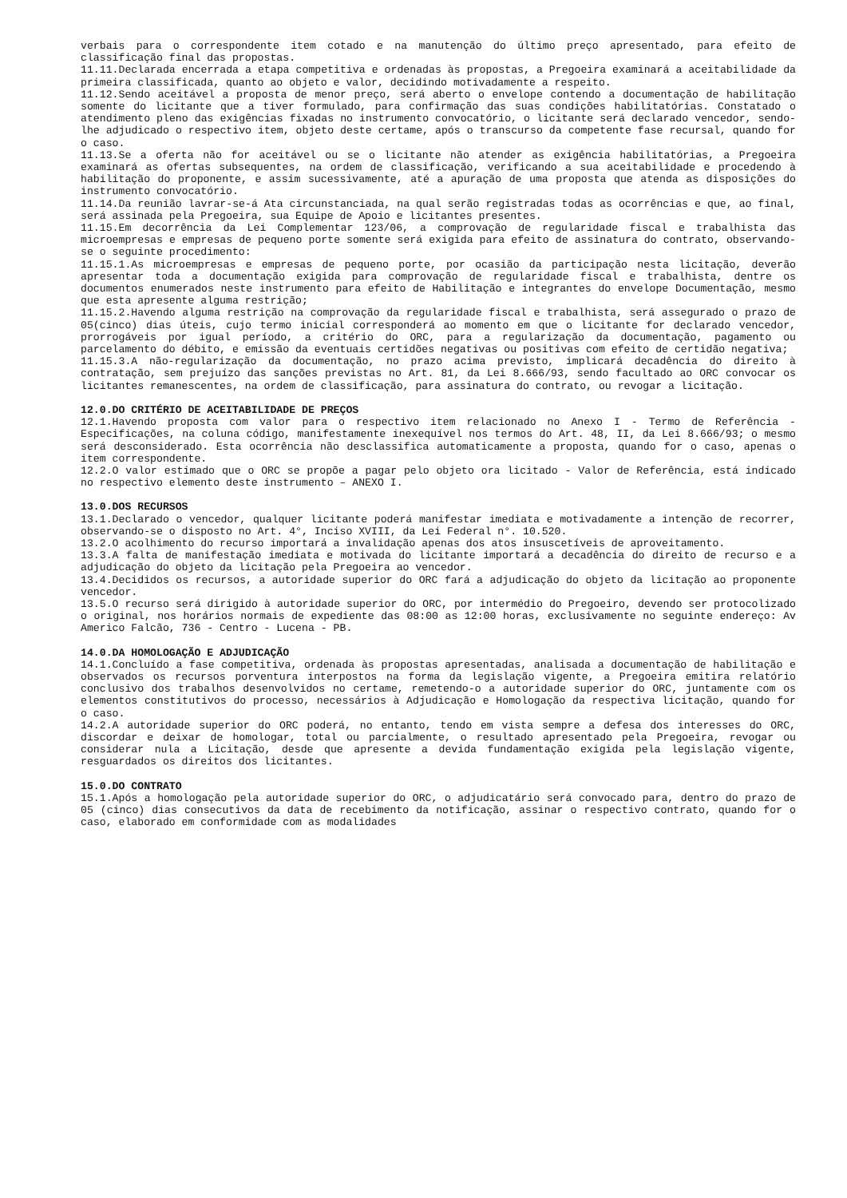verbais para o correspondente item cotado e na manutenção do último preço apresentado, para efeito de classificação final das propostas.
11.11.Declarada encerrada a etapa competitiva e ordenadas às propostas, a Pregoeira examinará a aceitabilidade da primeira classificada, quanto ao objeto e valor, decidindo motivadamente a respeito.
11.12.Sendo aceitável a proposta de menor preço, será aberto o envelope contendo a documentação de habilitação somente do licitante que a tiver formulado, para confirmação das suas condições habilitatórias. Constatado o atendimento pleno das exigências fixadas no instrumento convocatório, o licitante será declarado vencedor, sendo-lhe adjudicado o respectivo item, objeto deste certame, após o transcurso da competente fase recursal, quando for o caso.
11.13.Se a oferta não for aceitável ou se o licitante não atender as exigência habilitatórias, a Pregoeira examinará as ofertas subsequentes, na ordem de classificação, verificando a sua aceitabilidade e procedendo à habilitação do proponente, e assim sucessivamente, até a apuração de uma proposta que atenda as disposições do instrumento convocatório.
11.14.Da reunião lavrar-se-á Ata circunstanciada, na qual serão registradas todas as ocorrências e que, ao final, será assinada pela Pregoeira, sua Equipe de Apoio e licitantes presentes.
11.15.Em decorrência da Lei Complementar 123/06, a comprovação de regularidade fiscal e trabalhista das microempresas e empresas de pequeno porte somente será exigida para efeito de assinatura do contrato, observando-se o seguinte procedimento:
11.15.1.As microempresas e empresas de pequeno porte, por ocasião da participação nesta licitação, deverão apresentar toda a documentação exigida para comprovação de regularidade fiscal e trabalhista, dentre os documentos enumerados neste instrumento para efeito de Habilitação e integrantes do envelope Documentação, mesmo que esta apresente alguma restrição;
11.15.2.Havendo alguma restrição na comprovação da regularidade fiscal e trabalhista, será assegurado o prazo de 05(cinco) dias úteis, cujo termo inicial corresponderá ao momento em que o licitante for declarado vencedor, prorrogáveis por igual período, a critério do ORC, para a regularização da documentação, pagamento ou parcelamento do débito, e emissão da eventuais certidões negativas ou positivas com efeito de certidão negativa;
11.15.3.A não-regularização da documentação, no prazo acima previsto, implicará decadência do direito à contratação, sem prejuízo das sanções previstas no Art. 81, da Lei 8.666/93, sendo facultado ao ORC convocar os licitantes remanescentes, na ordem de classificação, para assinatura do contrato, ou revogar a licitação.
12.0.DO CRITÉRIO DE ACEITABILIDADE DE PREÇOS
12.1.Havendo proposta com valor para o respectivo item relacionado no Anexo I - Termo de Referência - Especificações, na coluna código, manifestamente inexequível nos termos do Art. 48, II, da Lei 8.666/93; o mesmo será desconsiderado. Esta ocorrência não desclassifica automaticamente a proposta, quando for o caso, apenas o item correspondente.
12.2.O valor estimado que o ORC se propõe a pagar pelo objeto ora licitado - Valor de Referência, está indicado no respectivo elemento deste instrumento – ANEXO I.
13.0.DOS RECURSOS
13.1.Declarado o vencedor, qualquer licitante poderá manifestar imediata e motivadamente a intenção de recorrer, observando-se o disposto no Art. 4°, Inciso XVIII, da Lei Federal n°. 10.520.
13.2.O acolhimento do recurso importará a invalidação apenas dos atos insuscetíveis de aproveitamento.
13.3.A falta de manifestação imediata e motivada do licitante importará a decadência do direito de recurso e a adjudicação do objeto da licitação pela Pregoeira ao vencedor.
13.4.Decididos os recursos, a autoridade superior do ORC fará a adjudicação do objeto da licitação ao proponente vencedor.
13.5.O recurso será dirigido à autoridade superior do ORC, por intermédio do Pregoeiro, devendo ser protocolizado o original, nos horários normais de expediente das 08:00 as 12:00 horas, exclusivamente no seguinte endereço: Av Americo Falcão, 736 - Centro - Lucena - PB.
14.0.DA HOMOLOGAÇÃO E ADJUDICAÇÃO
14.1.Concluído a fase competitiva, ordenada às propostas apresentadas, analisada a documentação de habilitação e observados os recursos porventura interpostos na forma da legislação vigente, a Pregoeira emitira relatório conclusivo dos trabalhos desenvolvidos no certame, remetendo-o a autoridade superior do ORC, juntamente com os elementos constitutivos do processo, necessários à Adjudicação e Homologação da respectiva licitação, quando for o caso.
14.2.A autoridade superior do ORC poderá, no entanto, tendo em vista sempre a defesa dos interesses do ORC, discordar e deixar de homologar, total ou parcialmente, o resultado apresentado pela Pregoeira, revogar ou considerar nula a Licitação, desde que apresente a devida fundamentação exigida pela legislação vigente, resguardados os direitos dos licitantes.
15.0.DO CONTRATO
15.1.Após a homologação pela autoridade superior do ORC, o adjudicatário será convocado para, dentro do prazo de 05 (cinco) dias consecutivos da data de recebimento da notificação, assinar o respectivo contrato, quando for o caso, elaborado em conformidade com as modalidades